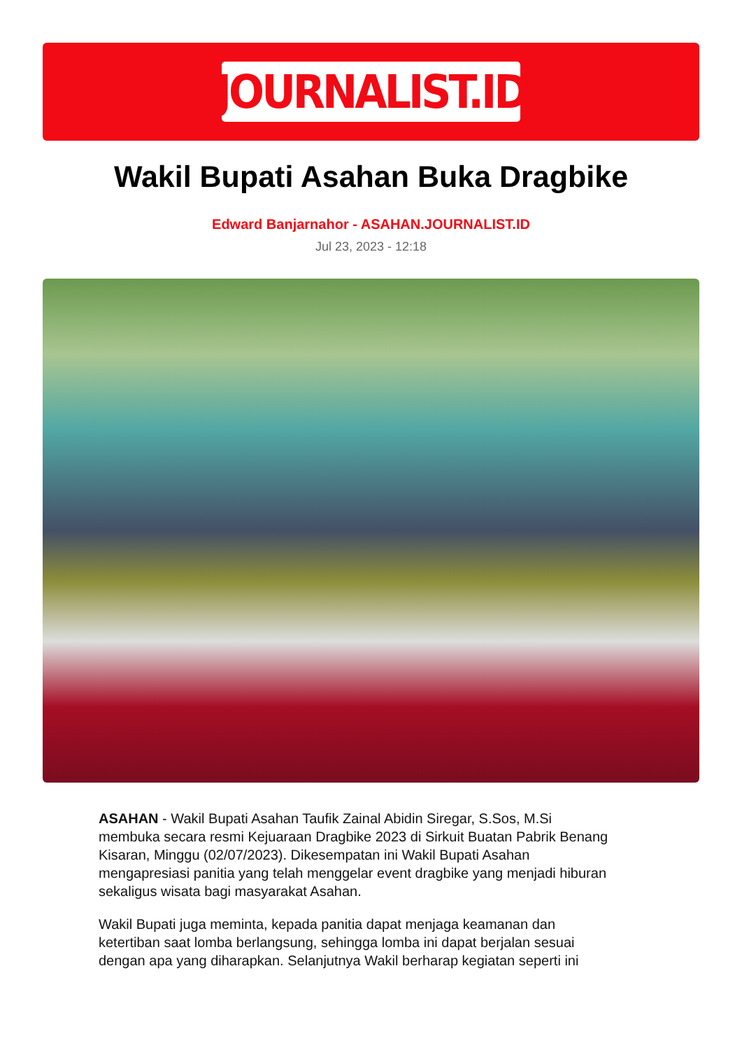JOURNALIST.ID
Wakil Bupati Asahan Buka Dragbike
Edward Banjarnahor - ASAHAN.JOURNALIST.ID
Jul 23, 2023 - 12:18
ASAHAN - Wakil Bupati Asahan Taufik Zainal Abidin Siregar, S.Sos, M.Si membuka secara resmi Kejuaraan Dragbike 2023 di Sirkuit Buatan Pabrik Benang Kisaran, Minggu (02/07/2023). Dikesempatan ini Wakil Bupati Asahan mengapresiasi panitia yang telah menggelar event dragbike yang menjadi hiburan sekaligus wisata bagi masyarakat Asahan.
Wakil Bupati juga meminta, kepada panitia dapat menjaga keamanan dan ketertiban saat lomba berlangsung, sehingga lomba ini dapat berjalan sesuai dengan apa yang diharapkan. Selanjutnya Wakil berharap kegiatan seperti ini